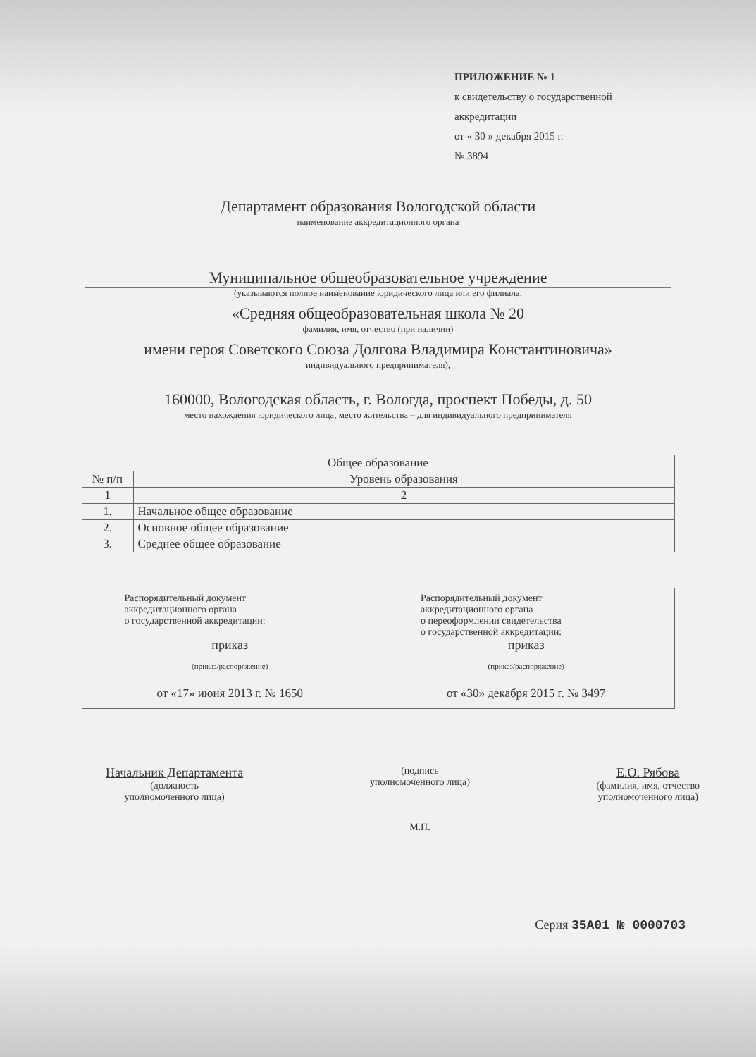ПРИЛОЖЕНИЕ № 1
к свидетельству о государственной
аккредитации
от « 30 » декабря 2015 г.
№ 3894
Департамент образования Вологодской области
наименование аккредитационного органа
Муниципальное общеобразовательное учреждение
(указываются полное наименование юридического лица или его филиала,
«Средняя общеобразовательная школа № 20
фамилия, имя, отчество (при наличии)
имени героя Советского Союза Долгова Владимира Константиновича»
индивидуального предпринимателя),
160000, Вологодская область, г. Вологда, проспект Победы, д. 50
место нахождения юридического лица, место жительства – для индивидуального предпринимателя
| Общее образование | |
| --- | --- |
| № п/п | Уровень образования |
| 1 | 2 |
| 1. | Начальное общее образование |
| 2. | Основное общее образование |
| 3. | Среднее общее образование |
| Распорядительный документ аккредитационного органа о государственной аккредитации: приказ | Распорядительный документ аккредитационного органа о переоформлении свидетельства о государственной аккредитации: приказ |
| (приказ/распоряжение) от «17» июня 2013 г. № 1650 | (приказ/распоряжение) от «30» декабря 2015 г. № 3497 |
Начальник Департамента
(должность
уполномоченного лица)
(подпись
уполномоченного лица)
М.П.
Е.О. Рябова
(фамилия, имя, отчество
уполномоченного лица)
Серия 35А01 № 0000703